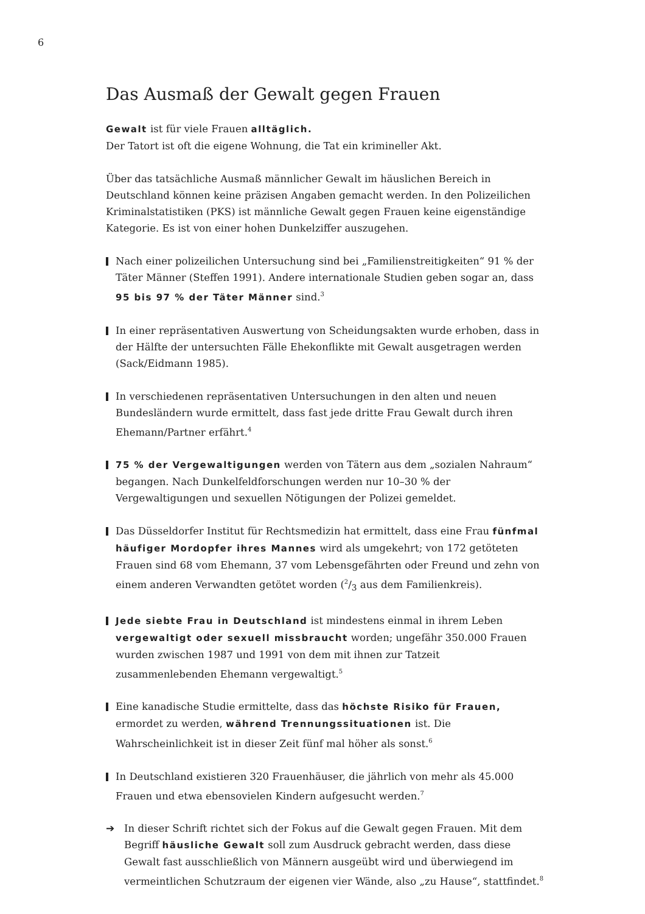6
Das Ausmaß der Gewalt gegen Frauen
Gewalt ist für viele Frauen alltäglich.
Der Tatort ist oft die eigene Wohnung, die Tat ein krimineller Akt.
Über das tatsächliche Ausmaß männlicher Gewalt im häuslichen Bereich in Deutschland können keine präzisen Angaben gemacht werden. In den Polizeilichen Kriminalstatistiken (PKS) ist männliche Gewalt gegen Frauen keine eigenständige Kategorie. Es ist von einer hohen Dunkelziffer auszugehen.
Nach einer polizeilichen Untersuchung sind bei „Familienstreitigkeiten“ 91 % der Täter Männer (Steffen 1991). Andere internationale Studien geben sogar an, dass 95 bis 97 % der Täter Männer sind.<sup>3</sup>
In einer repräsentativen Auswertung von Scheidungsakten wurde erhoben, dass in der Hälfte der untersuchten Fälle Ehekonflikte mit Gewalt ausgetragen werden (Sack/Eidmann 1985).
In verschiedenen repräsentativen Untersuchungen in den alten und neuen Bundesländern wurde ermittelt, dass fast jede dritte Frau Gewalt durch ihren Ehemann/Partner erfährt.<sup>4</sup>
75 % der Vergewaltigungen werden von Tätern aus dem „sozialen Nahraum“ begangen. Nach Dunkelfeldforschungen werden nur 10–30 % der Vergewaltigungen und sexuellen Nötigungen der Polizei gemeldet.
Das Düsseldorfer Institut für Rechtsmedizin hat ermittelt, dass eine Frau fünfmal häufiger Mordopfer ihres Mannes wird als umgekehrt; von 172 getöteten Frauen sind 68 vom Ehemann, 37 vom Lebensgefährten oder Freund und zehn von einem anderen Verwandten getötet worden (2/3 aus dem Familienkreis).
Jede siebte Frau in Deutschland ist mindestens einmal in ihrem Leben vergewaltigt oder sexuell missbraucht worden; ungefähr 350.000 Frauen wurden zwischen 1987 und 1991 von dem mit ihnen zur Tatzeit zusammenlebenden Ehemann vergewaltigt.<sup>5</sup>
Eine kanadische Studie ermittelte, dass das höchste Risiko für Frauen, ermordet zu werden, während Trennungssituationen ist. Die Wahrscheinlichkeit ist in dieser Zeit fünf mal höher als sonst.<sup>6</sup>
In Deutschland existieren 320 Frauenhäuser, die jährlich von mehr als 45.000 Frauen und etwa ebensovielen Kindern aufgesucht werden.<sup>7</sup>
➔ In dieser Schrift richtet sich der Fokus auf die Gewalt gegen Frauen. Mit dem Begriff häusliche Gewalt soll zum Ausdruck gebracht werden, dass diese Gewalt fast ausschließlich von Männern ausgeübt wird und überwiegend im vermeintlichen Schutzraum der eigenen vier Wände, also „zu Hause“, stattfindet.<sup>8</sup>